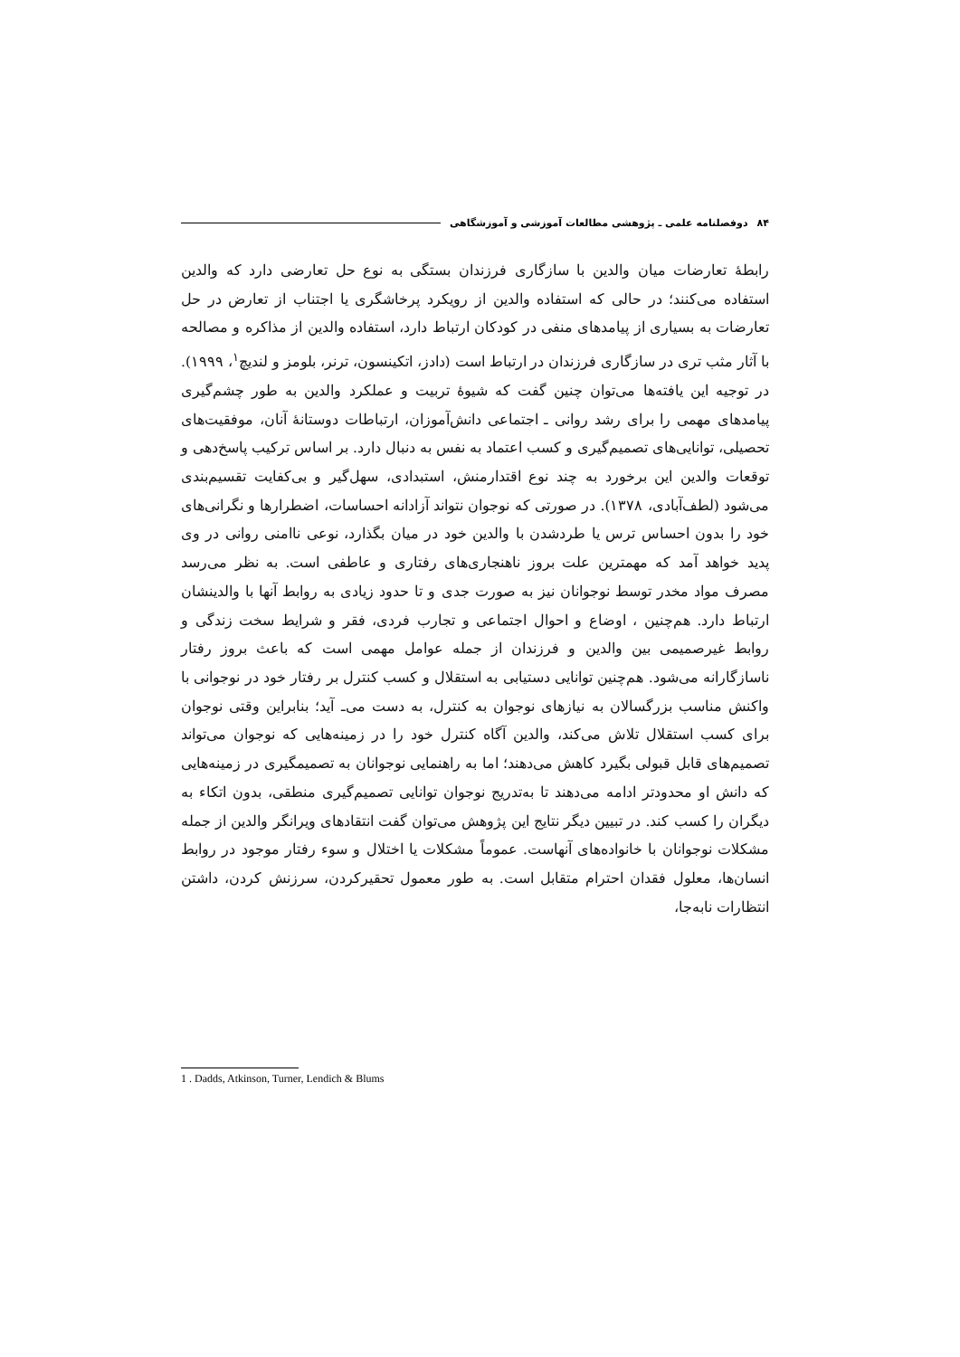۸۴ دوفصلنامه علمی ـ پژوهشی مطالعات آموزشی و آموزشگاهی
رابطهٔ تعارضات میان والدین با سازگاری فرزندان بستگی به نوع حل تعارضی دارد که والدین استفاده می‌کنند؛ در حالی که استفاده والدین از رویکرد پرخاشگری یا اجتناب از تعارض در حل تعارضات به بسیاری از پیامدهای منفی در کودکان ارتباط دارد، استفاده والدین از مذاکره و مصالحه با آثار مثب تری در سازگاری فرزندان در ارتباط است (دادز، اتکینسون، ترنر، بلومز و لندیچ<sup>۱</sup>، ۱۹۹۹). در توجیه این یافته‌ها می‌توان چنین گفت که شیوهٔ تربیت و عملکرد والدین به طور چشم‌گیری پیامدهای مهمی را برای رشد روانی ـ اجتماعی دانش‌آموزان، ارتباطات دوستانهٔ آنان، موفقیت‌های تحصیلی، توانایی‌های تصمیم‌گیری و کسب اعتماد به نفس به دنبال دارد. بر اساس ترکیب پاسخ‌دهی و توقعات والدین این برخورد به چند نوع اقتدارمنش، استبدادی، سهل‌گیر و بی‌کفایت تقسیم‌بندی می‌شود (لطف‌آبادی، ۱۳۷۸). در صورتی که نوجوان نتواند آزادانه احساسات، اضطرارها و نگرانی‌های خود را بدون احساس ترس یا طردشدن با والدین خود در میان بگذارد، نوعی ناامنی روانی در وی پدید خواهد آمد که مهمترین علت بروز ناهنجاری‌های رفتاری و عاطفی است. به نظر می‌رسد مصرف مواد مخدر توسط نوجوانان نیز به صورت جدی و تا حدود زیادی به روابط آنها با والدینشان ارتباط دارد. هم‌چنین ، اوضاع و احوال اجتماعی و تجارب فردی، فقر و شرایط سخت زندگی و روابط غیرصمیمی بین والدین و فرزندان از جمله عوامل مهمی است که باعث بروز رفتار ناسازگارانه می‌شود. هم‌چنین توانایی دستیابی به استقلال و کسب کنترل بر رفتار خود در نوجوانی با واکنش مناسب بزرگسالان به نیازهای نوجوان به کنترل، به دست می‌ـ آید؛ بنابراین وقتی نوجوان برای کسب استقلال تلاش می‌کند، والدین آگاه کنترل خود را در زمینه‌هایی که نوجوان می‌تواند تصمیم‌های قابل قبولی بگیرد کاهش می‌دهند؛ اما به راهنمایی نوجوانان به تصمیمگیری در زمینه‌هایی که دانش او محدودتر ادامه می‌دهند تا به‌تدریج نوجوان توانایی تصمیم‌گیری منطقی، بدون اتکاء به دیگران را کسب کند. در تبیین دیگر نتایج این پژوهش می‌توان گفت انتقادهای ویرانگر والدین از جمله مشکلات نوجوانان با خانواده‌های آنهاست. عموماً مشکلات یا اختلال و سوء رفتار موجود در روابط انسان‌ها، معلول فقدان احترام متقابل است. به طور معمول تحقیرکردن، سرزنش کردن، داشتن انتظارات نابه‌جا،
1 . Dadds, Atkinson, Turner, Lendich & Blums